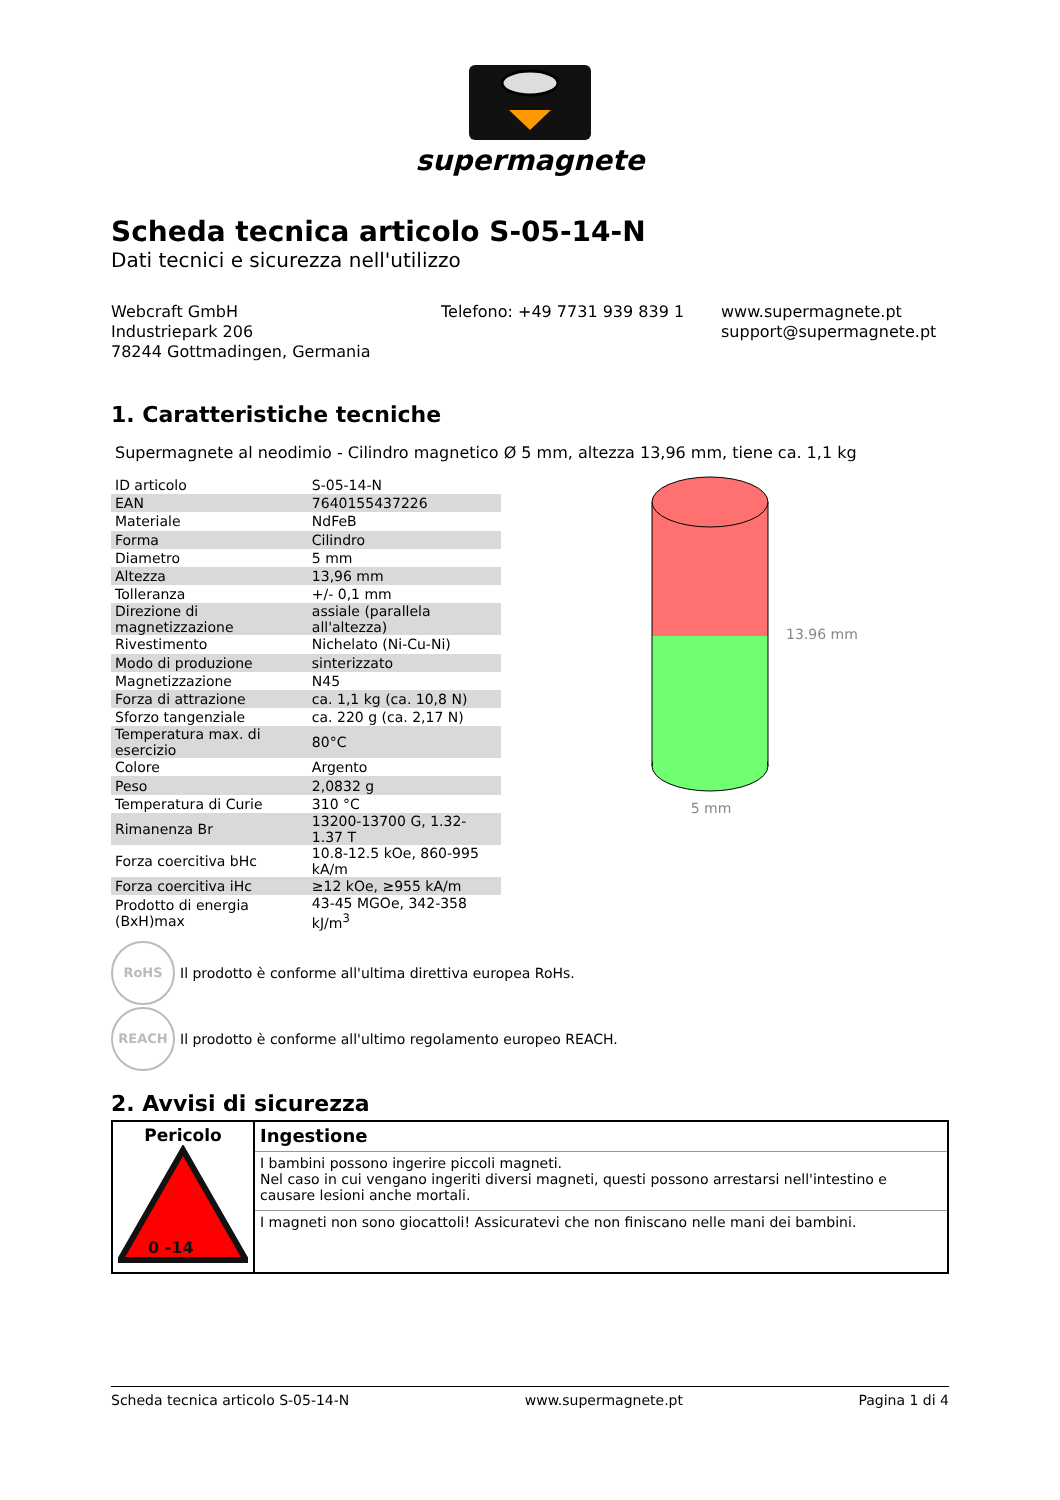supermagnete
Scheda tecnica articolo S-05-14-N
Dati tecnici e sicurezza nell'utilizzo
Webcraft GmbH
Industriepark 206
78244 Gottmadingen, Germania
Telefono: +49 7731 939 839 1 www.supermagnete.pt
support@supermagnete.pt
1. Caratteristiche tecniche
Supermagnete al neodimio - Cilindro magnetico Ø 5 mm, altezza 13,96 mm, tiene ca. 1,1 kg
| ID articolo | S-05-14-N |
| EAN | 7640155437226 |
| Materiale | NdFeB |
| Forma | Cilindro |
| Diametro | 5 mm |
| Altezza | 13,96 mm |
| Tolleranza | +/- 0,1 mm |
| Direzione di magnetizzazione | assiale (parallela all'altezza) |
| Rivestimento | Nichelato (Ni-Cu-Ni) |
| Modo di produzione | sinterizzato |
| Magnetizzazione | N45 |
| Forza di attrazione | ca. 1,1 kg (ca. 10,8 N) |
| Sforzo tangenziale | ca. 220 g (ca. 2,17 N) |
| Temperatura max. di esercizio | 80°C |
| Colore | Argento |
| Peso | 2,0832 g |
| Temperatura di Curie | 310 °C |
| Rimanenza Br | 13200-13700 G, 1.32-1.37 T |
| Forza coercitiva bHc | 10.8-12.5 kOe, 860-995 kA/m |
| Forza coercitiva iHc | ≥12 kOe, ≥955 kA/m |
| Prodotto di energia (BxH)max | 43-45 MGOe, 342-358 kJ/m<sup>3</sup> |
5 mm
13.96 mm
RoHS
Il prodotto è conforme all'ultima direttiva europea RoHs.
REACH
Il prodotto è conforme all'ultimo regolamento europeo REACH.
2. Avvisi di sicurezza
| Pericolo 0 -14 | Ingestione |
| | I bambini possono ingerire piccoli magneti. Nel caso in cui vengano ingeriti diversi magneti, questi possono arrestarsi nell'intestino e causare lesioni anche mortali. |
| | I magneti non sono giocattoli! Assicuratevi che non finiscano nelle mani dei bambini. |
Scheda tecnica articolo S-05-14-N www.supermagnete.pt Pagina 1 di 4